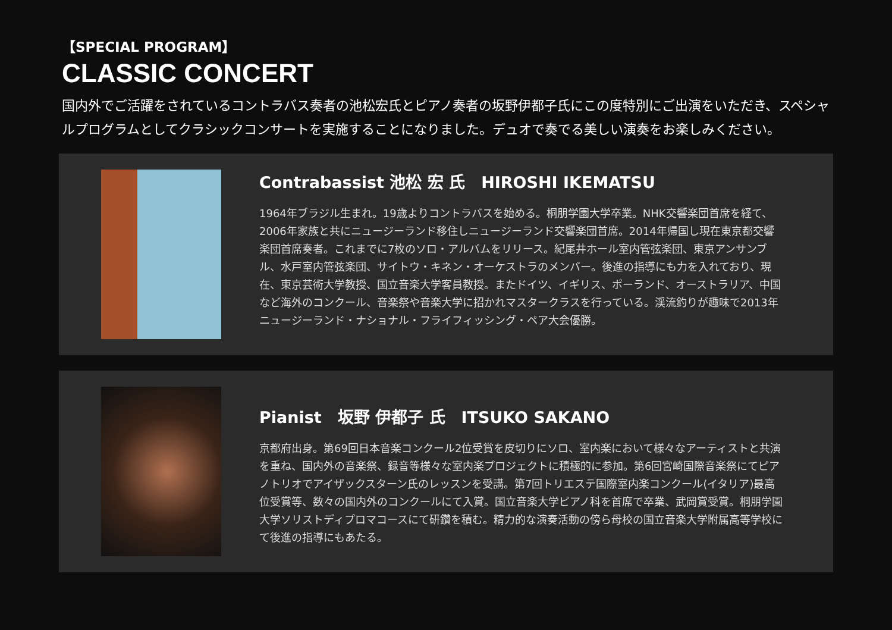【SPECIAL PROGRAM】
CLASSIC CONCERT
国内外でご活躍をされているコントラバス奏者の池松宏氏とピアノ奏者の坂野伊都子氏にこの度特別にご出演をいただき、スペシャルプログラムとしてクラシックコンサートを実施することになりました。デュオで奏でる美しい演奏をお楽しみください。
Contrabassist 池松 宏 氏　HIROSHI IKEMATSU
1964年ブラジル生まれ。19歳よりコントラバスを始める。桐朋学園大学卒業。NHK交響楽団首席を経て、2006年家族と共にニュージーランド移住しニュージーランド交響楽団首席。2014年帰国し現在東京都交響楽団首席奏者。これまでに7枚のソロ・アルバムをリリース。紀尾井ホール室内管弦楽団、東京アンサンブル、水戸室内管弦楽団、サイトウ・キネン・オーケストラのメンバー。後進の指導にも力を入れており、現在、東京芸術大学教授、国立音楽大学客員教授。またドイツ、イギリス、ポーランド、オーストラリア、中国など海外のコンクール、音楽祭や音楽大学に招かれマスタークラスを行っている。渓流釣りが趣味で2013年ニュージーランド・ナショナル・フライフィッシング・ペア大会優勝。
Pianist　坂野 伊都子 氏　ITSUKO SAKANO
京都府出身。第69回日本音楽コンクール2位受賞を皮切りにソロ、室内楽において様々なアーティストと共演を重ね、国内外の音楽祭、録音等様々な室内楽プロジェクトに積極的に参加。第6回宮崎国際音楽祭にてピアノトリオでアイザックスターン氏のレッスンを受講。第7回トリエステ国際室内楽コンクール(イタリア)最高位受賞等、数々の国内外のコンクールにて入賞。国立音楽大学ピアノ科を首席で卒業、武岡賞受賞。桐朋学園大学ソリストディプロマコースにて研鑽を積む。精力的な演奏活動の傍ら母校の国立音楽大学附属高等学校にて後進の指導にもあたる。